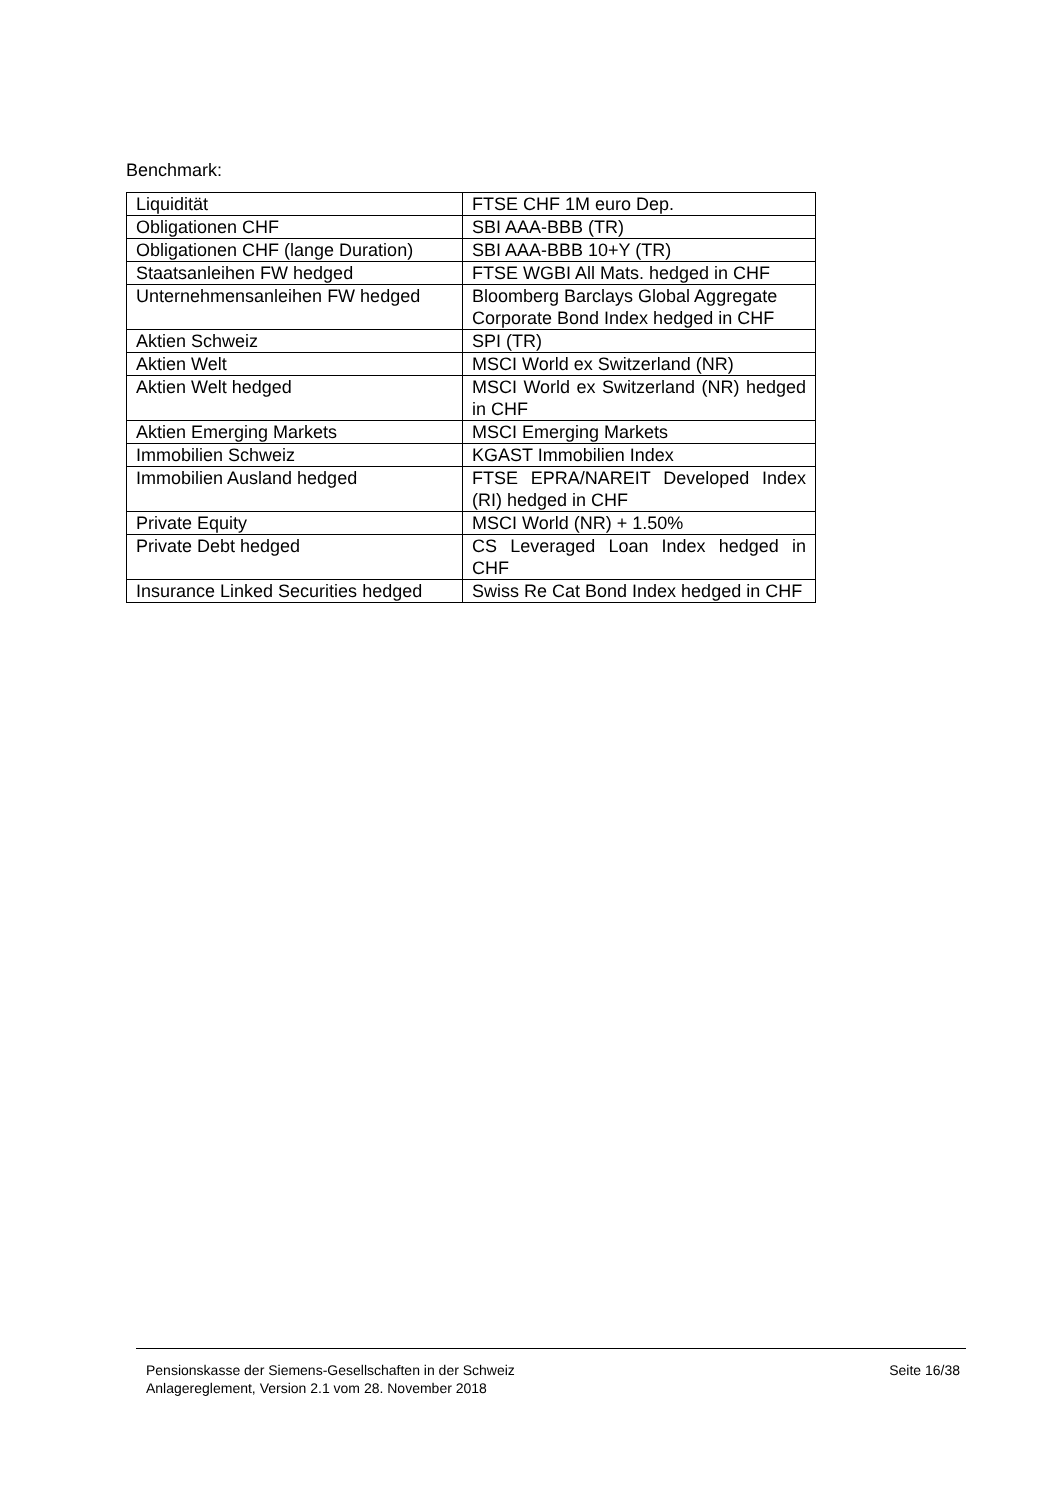Benchmark:
| Liquidität | FTSE CHF 1M euro Dep. |
| Obligationen CHF | SBI AAA-BBB (TR) |
| Obligationen CHF (lange Duration) | SBI AAA-BBB 10+Y (TR) |
| Staatsanleihen FW hedged | FTSE WGBI All Mats. hedged in CHF |
| Unternehmensanleihen FW hedged | Bloomberg Barclays Global Aggregate Corporate Bond Index hedged in CHF |
| Aktien Schweiz | SPI (TR) |
| Aktien Welt | MSCI World ex Switzerland (NR) |
| Aktien Welt hedged | MSCI World ex Switzerland (NR) hedged in CHF |
| Aktien Emerging Markets | MSCI Emerging Markets |
| Immobilien Schweiz | KGAST Immobilien Index |
| Immobilien Ausland hedged | FTSE EPRA/NAREIT Developed Index (RI) hedged in CHF |
| Private Equity | MSCI World (NR) + 1.50% |
| Private Debt hedged | CS Leveraged Loan Index hedged in CHF |
| Insurance Linked Securities hedged | Swiss Re Cat Bond Index hedged in CHF |
Pensionskasse der Siemens-Gesellschaften in der Schweiz
Anlagereglement, Version 2.1 vom 28. November 2018
Seite 16/38